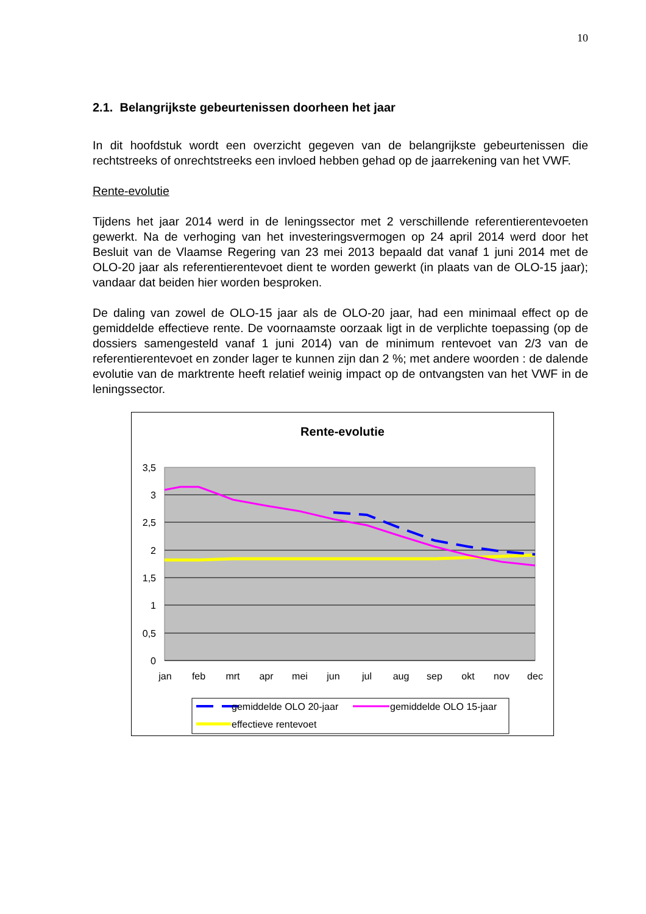10
2.1. Belangrijkste gebeurtenissen doorheen het jaar
In dit hoofdstuk wordt een overzicht gegeven van de belangrijkste gebeurtenissen die rechtstreeks of onrechtstreeks een invloed hebben gehad op de jaarrekening van het VWF.
Rente-evolutie
Tijdens het jaar 2014 werd in de leningssector met 2 verschillende referentierentevoeten gewerkt. Na de verhoging van het investeringsvermogen op 24 april 2014 werd door het Besluit van de Vlaamse Regering van 23 mei 2013 bepaald dat vanaf 1 juni 2014 met de OLO-20 jaar als referentierentevoet dient te worden gewerkt (in plaats van de OLO-15 jaar); vandaar dat beiden hier worden besproken.
De daling van zowel de OLO-15 jaar als de OLO-20 jaar, had een minimaal effect op de gemiddelde effectieve rente. De voornaamste oorzaak ligt in de verplichte toepassing (op de dossiers samengesteld vanaf 1 juni 2014) van de minimum rentevoet van 2/3 van de referentierentevoet en zonder lager te kunnen zijn dan 2 %; met andere woorden : de dalende evolutie van de marktrente heeft relatief weinig impact op de ontvangsten van het VWF in de leningssector.
Rente-evolutie
3,5
3
2,5
2
1,5
1
0,5
0
jan
feb
mrt
apr
mei
jun
jul
aug
sep
okt
nov
dec
gemiddelde OLO 20-jaar
gemiddelde OLO 15-jaar
effectieve rentevoet